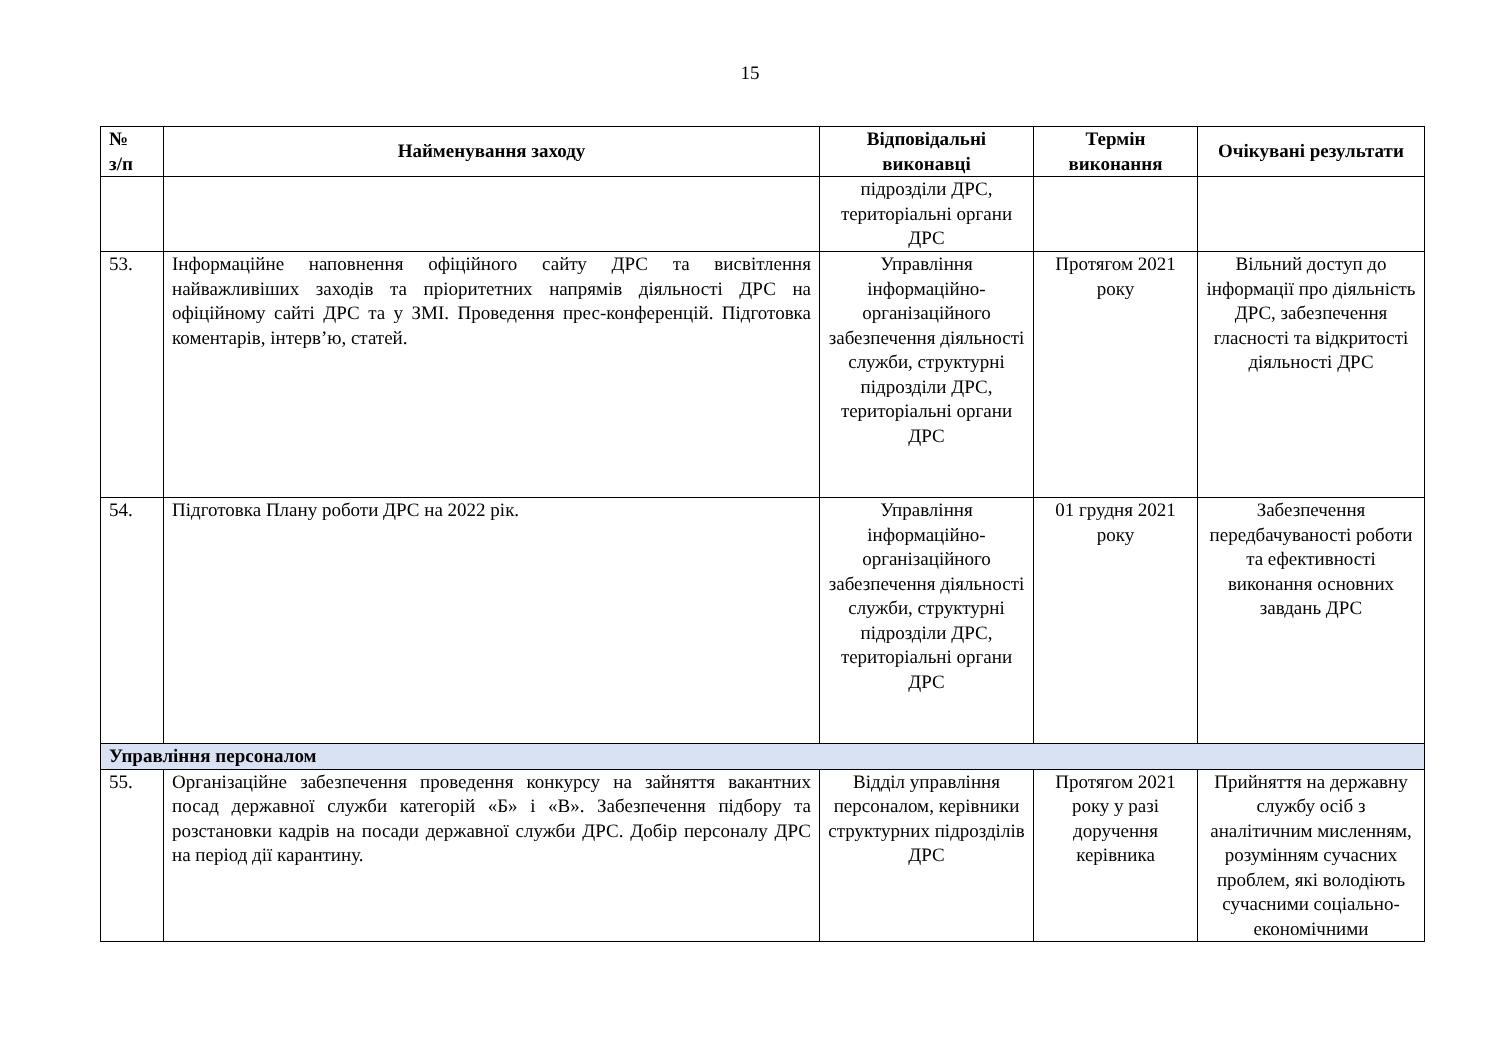15
| № з/п | Найменування заходу | Відповідальні виконавці | Термін виконання | Очікувані результати |
| --- | --- | --- | --- | --- |
| | | підрозділи ДРС, територіальні органи ДРС | | |
| 53. | Інформаційне наповнення офіційного сайту ДРС та висвітлення найважливіших заходів та пріоритетних напрямів діяльності ДРС на офіційному сайті ДРС та у ЗМІ. Проведення прес-конференцій. Підготовка коментарів, інтерв’ю, статей. | Управління інформаційно-організаційного забезпечення діяльності служби, структурні підрозділи ДРС, територіальні органи ДРС | Протягом 2021 року | Вільний доступ до інформації про діяльність ДРС, забезпечення гласності та відкритості діяльності ДРС |
| 54. | Підготовка Плану роботи ДРС на 2022 рік. | Управління інформаційно-організаційного забезпечення діяльності служби, структурні підрозділи ДРС, територіальні органи ДРС | 01 грудня 2021 року | Забезпечення передбачуваності роботи та ефективності виконання основних завдань ДРС |
| Управління персоналом | | | | |
| 55. | Організаційне забезпечення проведення конкурсу на зайняття вакантних посад державної служби категорій «Б» і «В». Забезпечення підбору та розстановки кадрів на посади державної служби ДРС. Добір персоналу ДРС на період дії карантину. | Відділ управління персоналом, керівники структурних підрозділів ДРС | Протягом 2021 року у разі доручення керівника | Прийняття на державну службу осіб з аналітичним мисленням, розумінням сучасних проблем, які володіють сучасними соціально-економічними |